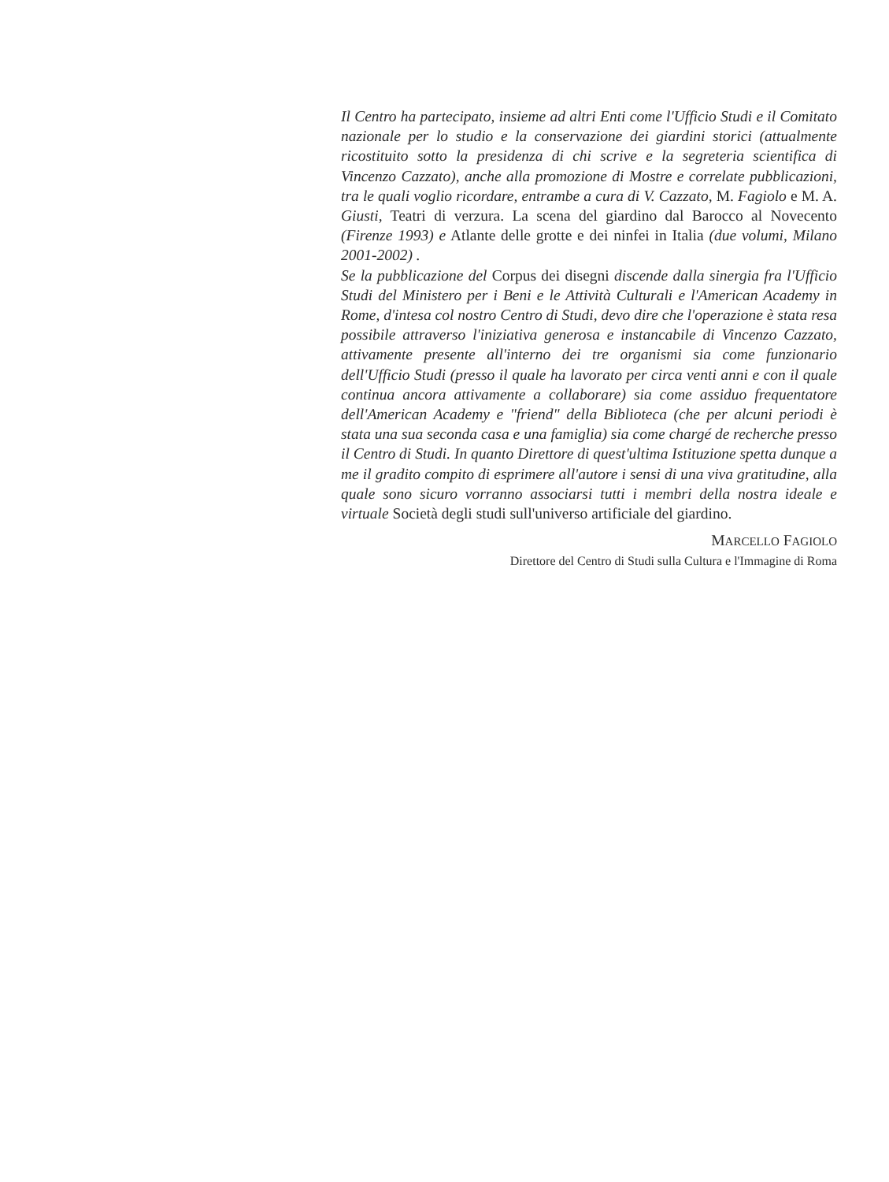Il Centro ha partecipato, insieme ad altri Enti come l'Ufficio Studi e il Comitato nazionale per lo studio e la conservazione dei giardini storici (attualmente ricostituito sotto la presidenza di chi scrive e la segreteria scientifica di Vincenzo Cazzato), anche alla promozione di Mostre e correlate pubblicazioni, tra le quali voglio ricordare, entrambe a cura di V. Cazzato, M. Fagiolo e M. A. Giusti, Teatri di verzura. La scena del giardino dal Barocco al Novecento (Firenze 1993) e Atlante delle grotte e dei ninfei in Italia (due volumi, Milano 2001-2002) .
Se la pubblicazione del Corpus dei disegni discende dalla sinergia fra l'Ufficio Studi del Ministero per i Beni e le Attività Culturali e l'American Academy in Rome, d'intesa col nostro Centro di Studi, devo dire che l'operazione è stata resa possibile attraverso l'iniziativa generosa e instancabile di Vincenzo Cazzato, attivamente presente all'interno dei tre organismi sia come funzionario dell'Ufficio Studi (presso il quale ha lavorato per circa venti anni e con il quale continua ancora attivamente a collaborare) sia come assiduo frequentatore dell'American Academy e "friend" della Biblioteca (che per alcuni periodi è stata una sua seconda casa e una famiglia) sia come chargé de recherche presso il Centro di Studi. In quanto Direttore di quest'ultima Istituzione spetta dunque a me il gradito compito di esprimere all'autore i sensi di una viva gratitudine, alla quale sono sicuro vorranno associarsi tutti i membri della nostra ideale e virtuale Società degli studi sull'universo artificiale del giardino.
MARCELLO FAGIOLO
Direttore del Centro di Studi sulla Cultura e l'Immagine di Roma